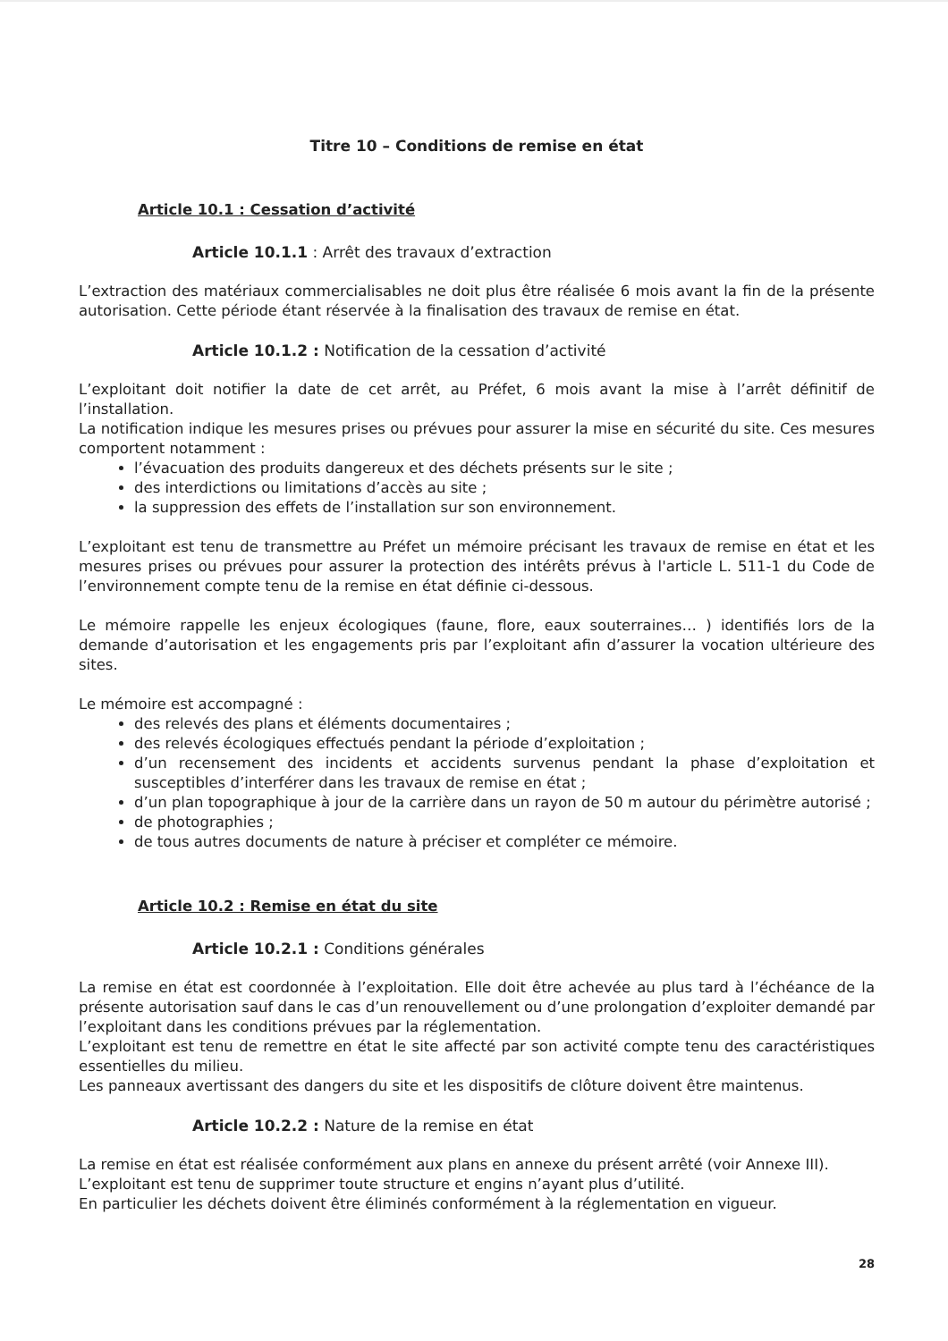Titre 10 – Conditions de remise en état
Article 10.1 : Cessation d’activité
Article 10.1.1 : Arrêt des travaux d’extraction
L’extraction des matériaux commercialisables ne doit plus être réalisée 6 mois avant la fin de la présente autorisation. Cette période étant réservée à la finalisation des travaux de remise en état.
Article 10.1.2 : Notification de la cessation d’activité
L’exploitant doit notifier la date de cet arrêt, au Préfet, 6 mois avant la mise à l’arrêt définitif de l’installation.
La notification indique les mesures prises ou prévues pour assurer la mise en sécurité du site. Ces mesures comportent notamment :
l’évacuation des produits dangereux et des déchets présents sur le site ;
des interdictions ou limitations d’accès au site ;
la suppression des effets de l’installation sur son environnement.
L’exploitant est tenu de transmettre au Préfet un mémoire précisant les travaux de remise en état et les mesures prises ou prévues pour assurer la protection des intérêts prévus à l'article L. 511-1 du Code de l’environnement compte tenu de la remise en état définie ci-dessous.
Le mémoire rappelle les enjeux écologiques (faune, flore, eaux souterraines… ) identifiés lors de la demande d’autorisation et les engagements pris par l’exploitant afin d’assurer la vocation ultérieure des sites.
Le mémoire est accompagné :
des relevés des plans et éléments documentaires ;
des relevés écologiques effectués pendant la période d’exploitation ;
d’un recensement des incidents et accidents survenus pendant la phase d’exploitation et susceptibles d’interférer dans les travaux de remise en état ;
d’un plan topographique à jour de la carrière dans un rayon de 50 m autour du périmètre autorisé ;
de photographies ;
de tous autres documents de nature à préciser et compléter ce mémoire.
Article 10.2 : Remise en état du site
Article 10.2.1 : Conditions générales
La remise en état est coordonnée à l’exploitation. Elle doit être achevée au plus tard à l’échéance de la présente autorisation sauf dans le cas d’un renouvellement ou d’une prolongation d’exploiter demandé par l’exploitant dans les conditions prévues par la réglementation.
L’exploitant est tenu de remettre en état le site affecté par son activité compte tenu des caractéristiques essentielles du milieu.
Les panneaux avertissant des dangers du site et les dispositifs de clôture doivent être maintenus.
Article 10.2.2 : Nature de la remise en état
La remise en état est réalisée conformément aux plans en annexe du présent arrêté (voir Annexe III).
L’exploitant est tenu de supprimer toute structure et engins n’ayant plus d’utilité.
En particulier les déchets doivent être éliminés conformément à la réglementation en vigueur.
28